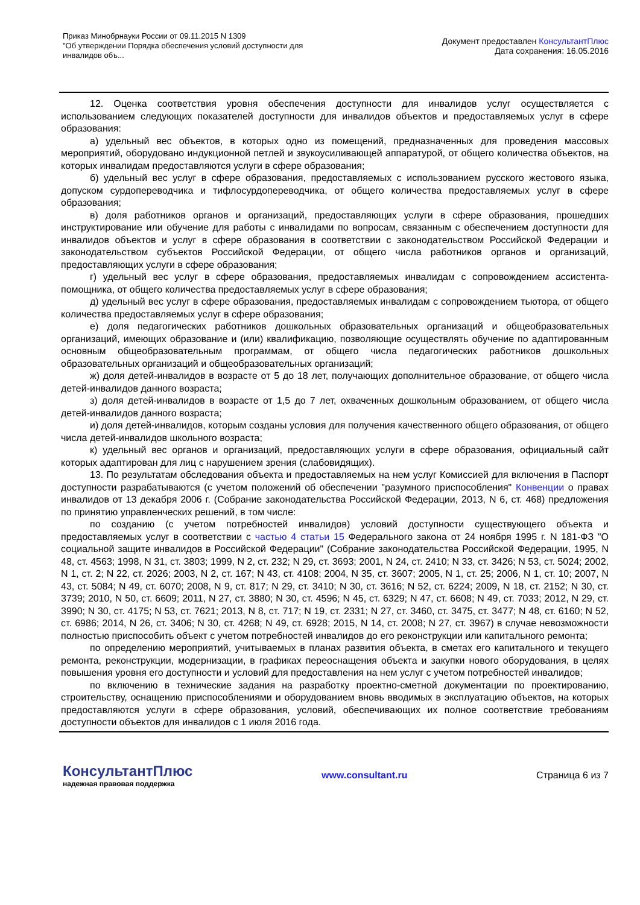Приказ Минобрнауки России от 09.11.2015 N 1309
"Об утверждении Порядка обеспечения условий доступности для
инвалидов объ...
Документ предоставлен КонсультантПлюс
Дата сохранения: 16.05.2016
12. Оценка соответствия уровня обеспечения доступности для инвалидов услуг осуществляется с использованием следующих показателей доступности для инвалидов объектов и предоставляемых услуг в сфере образования:
а) удельный вес объектов, в которых одно из помещений, предназначенных для проведения массовых мероприятий, оборудовано индукционной петлей и звукоусиливающей аппаратурой, от общего количества объектов, на которых инвалидам предоставляются услуги в сфере образования;
б) удельный вес услуг в сфере образования, предоставляемых с использованием русского жестового языка, допуском сурдопереводчика и тифлосурдопереводчика, от общего количества предоставляемых услуг в сфере образования;
в) доля работников органов и организаций, предоставляющих услуги в сфере образования, прошедших инструктирование или обучение для работы с инвалидами по вопросам, связанным с обеспечением доступности для инвалидов объектов и услуг в сфере образования в соответствии с законодательством Российской Федерации и законодательством субъектов Российской Федерации, от общего числа работников органов и организаций, предоставляющих услуги в сфере образования;
г) удельный вес услуг в сфере образования, предоставляемых инвалидам с сопровождением ассистента-помощника, от общего количества предоставляемых услуг в сфере образования;
д) удельный вес услуг в сфере образования, предоставляемых инвалидам с сопровождением тьютора, от общего количества предоставляемых услуг в сфере образования;
е) доля педагогических работников дошкольных образовательных организаций и общеобразовательных организаций, имеющих образование и (или) квалификацию, позволяющие осуществлять обучение по адаптированным основным общеобразовательным программам, от общего числа педагогических работников дошкольных образовательных организаций и общеобразовательных организаций;
ж) доля детей-инвалидов в возрасте от 5 до 18 лет, получающих дополнительное образование, от общего числа детей-инвалидов данного возраста;
з) доля детей-инвалидов в возрасте от 1,5 до 7 лет, охваченных дошкольным образованием, от общего числа детей-инвалидов данного возраста;
и) доля детей-инвалидов, которым созданы условия для получения качественного общего образования, от общего числа детей-инвалидов школьного возраста;
к) удельный вес органов и организаций, предоставляющих услуги в сфере образования, официальный сайт которых адаптирован для лиц с нарушением зрения (слабовидящих).
13. По результатам обследования объекта и предоставляемых на нем услуг Комиссией для включения в Паспорт доступности разрабатываются (с учетом положений об обеспечении "разумного приспособления" Конвенции о правах инвалидов от 13 декабря 2006 г. (Собрание законодательства Российской Федерации, 2013, N 6, ст. 468) предложения по принятию управленческих решений, в том числе:
по созданию (с учетом потребностей инвалидов) условий доступности существующего объекта и предоставляемых услуг в соответствии с частью 4 статьи 15 Федерального закона от 24 ноября 1995 г. N 181-ФЗ "О социальной защите инвалидов в Российской Федерации" (Собрание законодательства Российской Федерации, 1995, N 48, ст. 4563; 1998, N 31, ст. 3803; 1999, N 2, ст. 232; N 29, ст. 3693; 2001, N 24, ст. 2410; N 33, ст. 3426; N 53, ст. 5024; 2002, N 1, ст. 2; N 22, ст. 2026; 2003, N 2, ст. 167; N 43, ст. 4108; 2004, N 35, ст. 3607; 2005, N 1, ст. 25; 2006, N 1, ст. 10; 2007, N 43, ст. 5084; N 49, ст. 6070; 2008, N 9, ст. 817; N 29, ст. 3410; N 30, ст. 3616; N 52, ст. 6224; 2009, N 18, ст. 2152; N 30, ст. 3739; 2010, N 50, ст. 6609; 2011, N 27, ст. 3880; N 30, ст. 4596; N 45, ст. 6329; N 47, ст. 6608; N 49, ст. 7033; 2012, N 29, ст. 3990; N 30, ст. 4175; N 53, ст. 7621; 2013, N 8, ст. 717; N 19, ст. 2331; N 27, ст. 3460, ст. 3475, ст. 3477; N 48, ст. 6160; N 52, ст. 6986; 2014, N 26, ст. 3406; N 30, ст. 4268; N 49, ст. 6928; 2015, N 14, ст. 2008; N 27, ст. 3967) в случае невозможности полностью приспособить объект с учетом потребностей инвалидов до его реконструкции или капитального ремонта;
по определению мероприятий, учитываемых в планах развития объекта, в сметах его капитального и текущего ремонта, реконструкции, модернизации, в графиках переоснащения объекта и закупки нового оборудования, в целях повышения уровня его доступности и условий для предоставления на нем услуг с учетом потребностей инвалидов;
по включению в технические задания на разработку проектно-сметной документации по проектированию, строительству, оснащению приспособлениями и оборудованием вновь вводимых в эксплуатацию объектов, на которых предоставляются услуги в сфере образования, условий, обеспечивающих их полное соответствие требованиям доступности объектов для инвалидов с 1 июля 2016 года.
КонсультантПлюс
надежная правовая поддержка
www.consultant.ru Страница 6 из 7